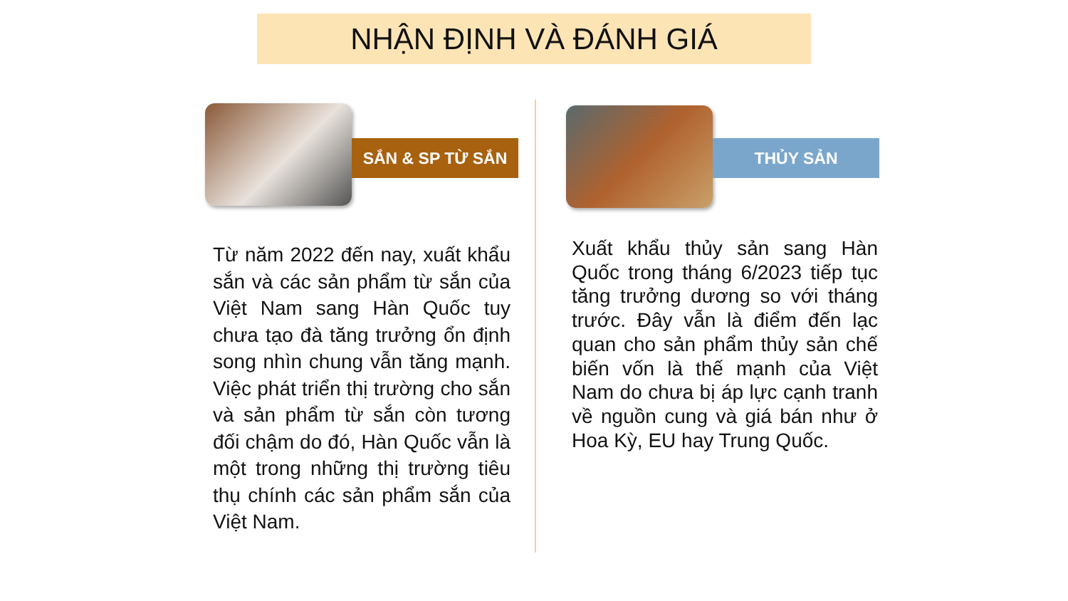NHẬN ĐỊNH VÀ ĐÁNH GIÁ
SẮN & SP TỪ SẮN
Từ năm 2022 đến nay, xuất khẩu sắn và các sản phẩm từ sắn của Việt Nam sang Hàn Quốc tuy chưa tạo đà tăng trưởng ổn định song nhìn chung vẫn tăng mạnh. Việc phát triển thị trường cho sắn và sản phẩm từ sắn còn tương đối chậm do đó, Hàn Quốc vẫn là một trong những thị trường tiêu thụ chính các sản phẩm sắn của Việt Nam.
THỦY SẢN
Xuất khẩu thủy sản sang Hàn Quốc trong tháng 6/2023 tiếp tục tăng trưởng dương so với tháng trước. Đây vẫn là điểm đến lạc quan cho sản phẩm thủy sản chế biến vốn là thế mạnh của Việt Nam do chưa bị áp lực cạnh tranh về nguồn cung và giá bán như ở Hoa Kỳ, EU hay Trung Quốc.